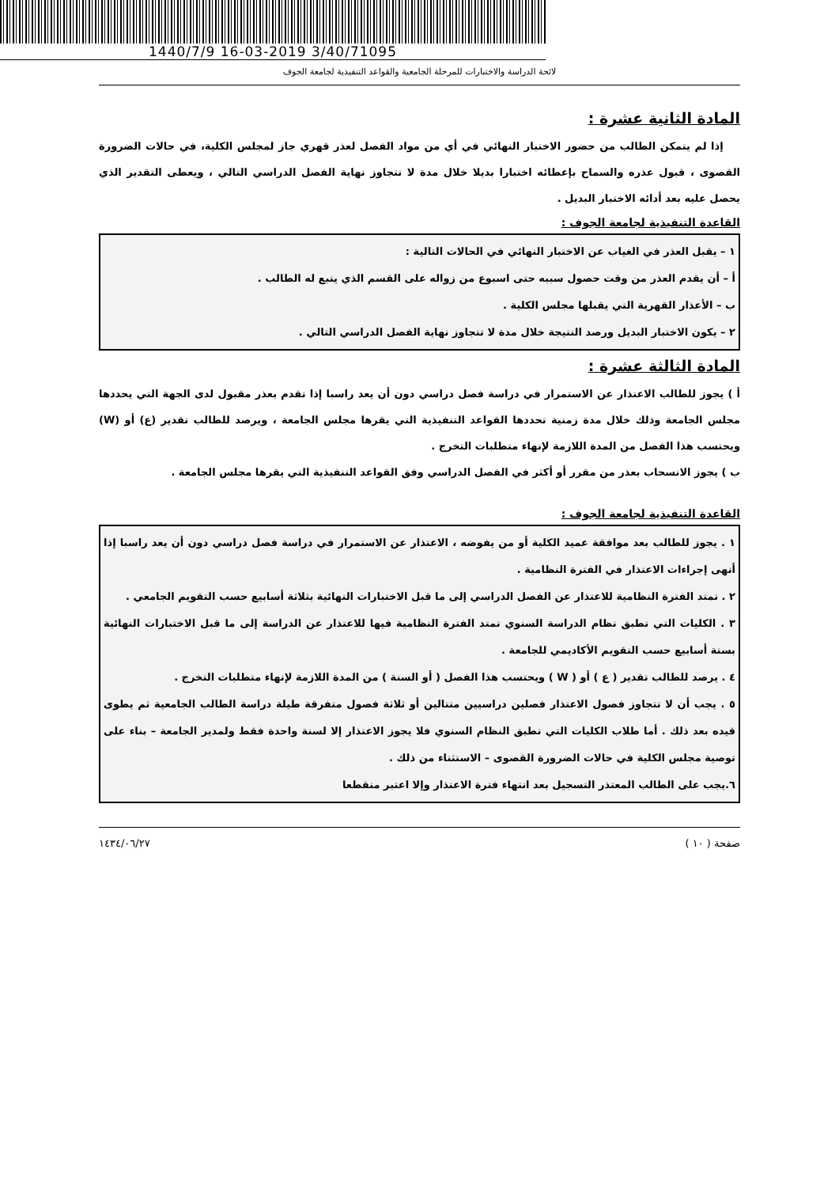1440/7/9 16-03-2019 3/40/71095
لائحة الدراسة والاختبارات للمرحلة الجامعية والقواعد التنفيذية لجامعة الجوف
المادة الثانية عشرة :
إذا لم يتمكن الطالب من حضور الاختبار النهائي في أي من مواد الفصل لعذر قهري جاز لمجلس الكلية، في حالات الضرورة القصوى ، قبول عذره والسماح بإعطائه اختبارا بديلا خلال مدة لا تتجاوز نهاية الفصل الدراسي التالي ، ويعطى التقدير الذي يحصل عليه بعد أدائه الاختبار البديل .
القاعدة التنفيذية لجامعة الجوف :
١ – يقبل العذر في الغياب عن الاختبار النهائي في الحالات التالية :
أ – أن يقدم العذر من وقت حصول سببه حتى اسبوع من زواله على القسم الذي يتبع له الطالب .
ب – الأعذار القهرية التي يقبلها مجلس الكلية .
٢ – يكون الاختبار البديل ورصد النتيجة خلال مدة لا تتجاوز نهاية الفصل الدراسي التالي .
المادة الثالثة عشرة :
أ ) يجوز للطالب الاعتذار عن الاستمرار في دراسة فصل دراسي دون أن يعد راسبا إذا تقدم بعذر مقبول لدى الجهة التي يحددها مجلس الجامعة وذلك خلال مدة زمنية تحددها القواعد التنفيذية التي يقرها مجلس الجامعة ، ويرصد للطالب تقدير (ع) أو (W) ويحتسب هذا الفصل من المدة اللازمة لإنهاء متطلبات التخرج .
ب ) يجوز الانسحاب بعذر من مقرر أو أكثر في الفصل الدراسي وفق القواعد التنفيذية التي يقرها مجلس الجامعة .
القاعدة التنفيذية لجامعة الجوف :
١ . يجوز للطالب بعد موافقة عميد الكلية أو من يفوضه ، الاعتذار عن الاستمرار في دراسة فصل دراسي دون أن يعد راسبا إذا أنهى إجراءات الاعتذار في الفترة النظامية .
٢ . تمتد الفترة النظامية للاعتذار عن الفصل الدراسي إلى ما قبل الاختبارات النهائية بثلاثة أسابيع حسب التقويم الجامعي .
٣ . الكليات التي تطبق نظام الدراسة السنوي تمتد الفترة النظامية فيها للاعتذار عن الدراسة إلى ما قبل الاختبارات النهائية بستة أسابيع حسب التقويم الأكاديمي للجامعة .
٤ . يرصد للطالب تقدير ( ع ) أو ( W ) ويحتسب هذا الفصل ( أو السنة ) من المدة اللازمة لإنهاء متطلبات التخرج .
٥ . يجب أن لا تتجاوز فصول الاعتذار فصلين دراسيين متتالين أو ثلاثة فصول متفرقة طيلة دراسة الطالب الجامعية ثم يطوى قيده بعد ذلك . أما طلاب الكليات التي تطبق النظام السنوي فلا يجوز الاعتذار إلا لسنة واحدة فقط ولمدير الجامعة – بناء على توصية مجلس الكلية في حالات الضرورة القصوى – الاستثناء من ذلك .
٦.يجب على الطالب المعتذر التسجيل بعد انتهاء فترة الاعتذار وإلا اعتبر منقطعا
صفحة ( ١٠ ) ١٤٣٤/٠٦/٢٧